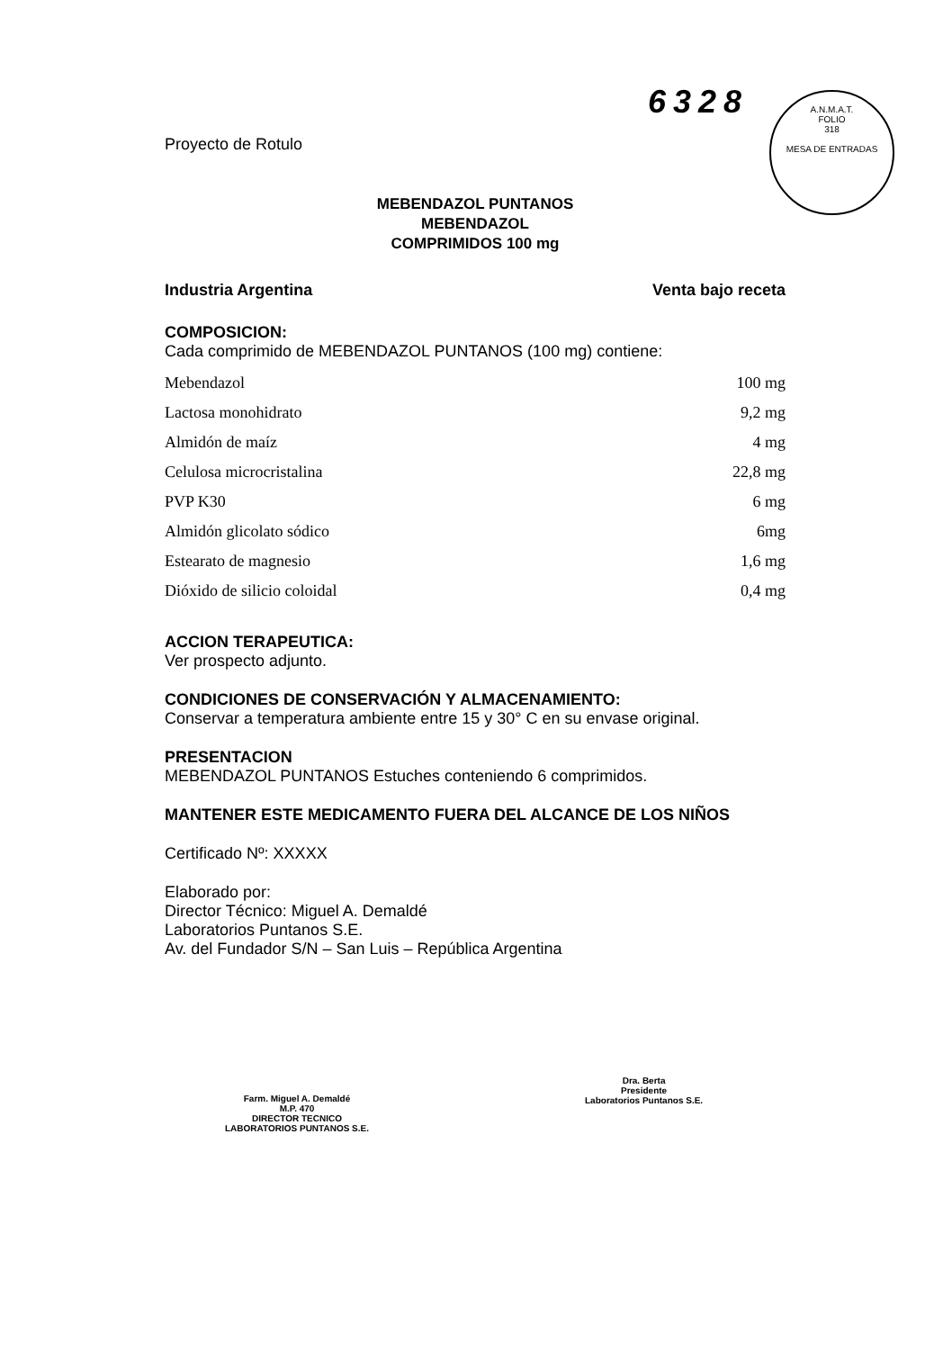6328
A.N.M.A.T.
FOLIO
318
MESA DE ENTRADAS
Proyecto de Rotulo
MEBENDAZOL PUNTANOS
MEBENDAZOL
COMPRIMIDOS 100 mg
Industria Argentina Venta bajo receta
COMPOSICION:
Cada comprimido de MEBENDAZOL PUNTANOS (100 mg) contiene:
| Mebendazol | 100 mg |
| Lactosa monohidrato | 9,2 mg |
| Almidón de maíz | 4 mg |
| Celulosa microcristalina | 22,8 mg |
| PVP K30 | 6 mg |
| Almidón glicolato sódico | 6mg |
| Estearato de magnesio | 1,6 mg |
| Dióxido de silicio coloidal | 0,4 mg |
ACCION TERAPEUTICA:
Ver prospecto adjunto.
CONDICIONES DE CONSERVACIÓN Y ALMACENAMIENTO:
Conservar a temperatura ambiente entre 15 y 30° C en su envase original.
PRESENTACION
MEBENDAZOL PUNTANOS Estuches conteniendo 6 comprimidos.
MANTENER ESTE MEDICAMENTO FUERA DEL ALCANCE DE LOS NIÑOS
Certificado Nº: XXXXX
Elaborado por:
Director Técnico: Miguel A. Demaldé
Laboratorios Puntanos S.E.
Av. del Fundador S/N – San Luis – República Argentina
Farm. Miguel A. Demaldé
M.P. 470
DIRECTOR TECNICO
LABORATORIOS PUNTANOS S.E.
Dra. Berta
Presidente
Laboratorios Puntanos S.E.